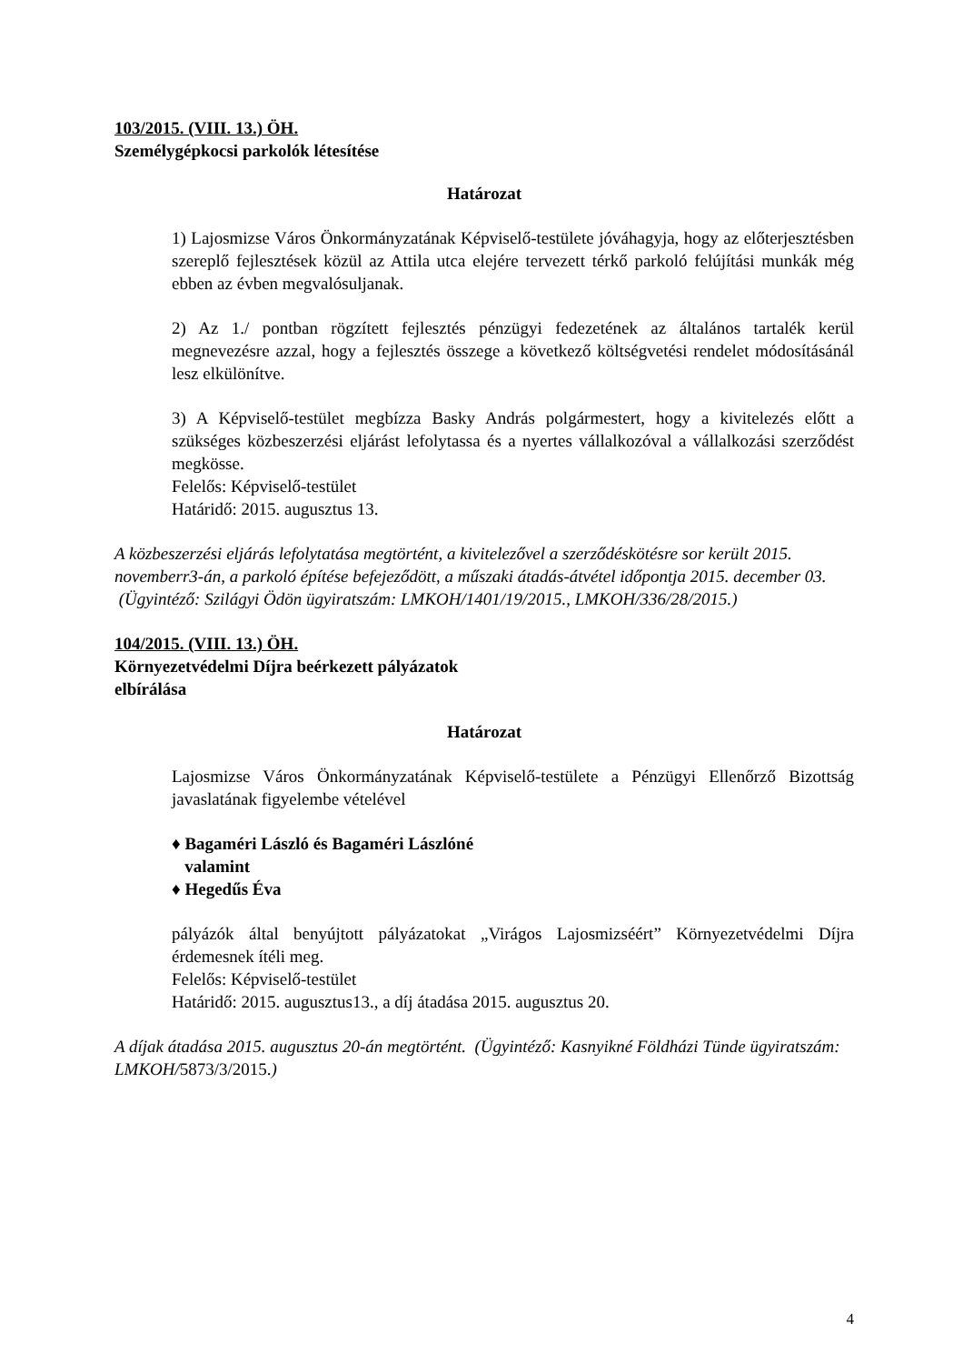103/2015. (VIII. 13.) ÖH.
Személygépkocsi parkolók létesítése
Határozat
1) Lajosmizse Város Önkormányzatának Képviselő-testülete jóváhagyja, hogy az előterjesztésben szereplő fejlesztések közül az Attila utca elejére tervezett térkő parkoló felújítási munkák még ebben az évben megvalósuljanak.
2) Az 1./ pontban rögzített fejlesztés pénzügyi fedezetének az általános tartalék kerül megnevezésre azzal, hogy a fejlesztés összege a következő költségvetési rendelet módosításánál lesz elkülönítve.
3) A Képviselő-testület megbízza Basky András polgármestert, hogy a kivitelezés előtt a szükséges közbeszerzési eljárást lefolytassa és a nyertes vállalkozóval a vállalkozási szerződést megkösse.
Felelős: Képviselő-testület
Határidő: 2015. augusztus 13.
A közbeszerzési eljárás lefolytatása megtörtént, a kivitelezővel a szerződéskötésre sor került 2015. novemberr3-án, a parkoló építése befejeződött, a műszaki átadás-átvétel időpontja 2015. december 03. (Ügyintéző: Szilágyi Ödön ügyiratszám: LMKOH/1401/19/2015., LMKOH/336/28/2015.)
104/2015. (VIII. 13.) ÖH.
Környezetvédelmi Díjra beérkezett pályázatok
elbírálása
Határozat
Lajosmizse Város Önkormányzatának Képviselő-testülete a Pénzügyi Ellenőrző Bizottság javaslatának figyelembe vételével
♦ Bagaméri László és Bagaméri Lászlóné
valamint
♦ Hegedűs Éva
pályázók által benyújtott pályázatokat „Virágos Lajosmizséért” Környezetvédelmi Díjra érdemesnek ítéli meg.
Felelős: Képviselő-testület
Határidő: 2015. augusztus13., a díj átadása 2015. augusztus 20.
A díjak átadása 2015. augusztus 20-án megtörtént. (Ügyintéző: Kasnyikné Földházi Tünde ügyiratszám: LMKOH/5873/3/2015.)
4